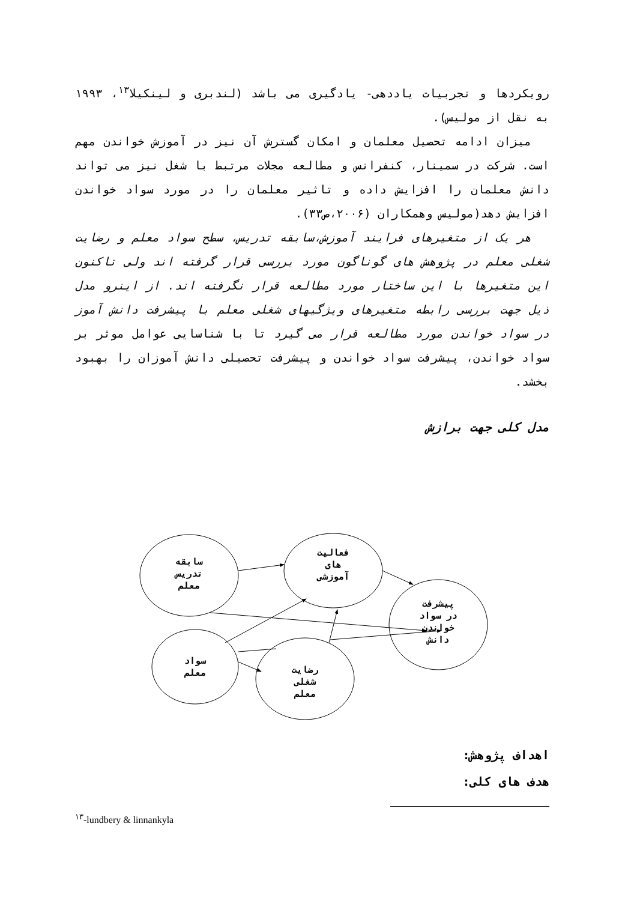رویکردها و تجربیات یاددهی- یادگیری می باشد (لندبری و لینکیلا<sup>۱۳</sup>، ۱۹۹۳ به نقل از مولیس).
میزان ادامه تحصیل معلمان و امکان گسترش آن نیز در آموزش خواندن مهم است. شرکت در سمینار، کنفرانس و مطالعه مجلات مرتبط با شغل نیز می تواند دانش معلمان را افزایش داده و تاثیر معلمان را در مورد سواد خواندن افزایش دهد(مولیس وهمکاران (۲۰۰۶،ص۳۳).
هر یک از متغیرهای فرایند آموزش،سابقه تدریس، سطح سواد معلم و رضایت شغلی معلم در پژوهش های گوناگون مورد بررسی قرار گرفته اند ولی تاکنون این متغیرها با این ساختار مورد مطالعه قرار نگرفته اند. از اینرو مدل ذیل جهت بررسی رابطه متغیرهای ویژگیهای شغلی معلم با پیشرفت دانش آموز در سواد خواندن مورد مطالعه قرار می گیرد تا با شناسایی عوامل موثر بر سواد خواندن، پیشرفت سواد خواندن و پیشرفت تحصیلی دانش آموزان را بهبود بخشد.
مدل کلی جهت برازش
سابقه
تدریس
معلم
فعالیت
های
آموزشی
پیشرفت
در سواد
خواندن
دانش
سواد
معلم
رضایت
شغلی
معلم
اهداف پژوهش:
هدف های کلی:
<sup>۱۳</sup>-lundbery & linnankyla